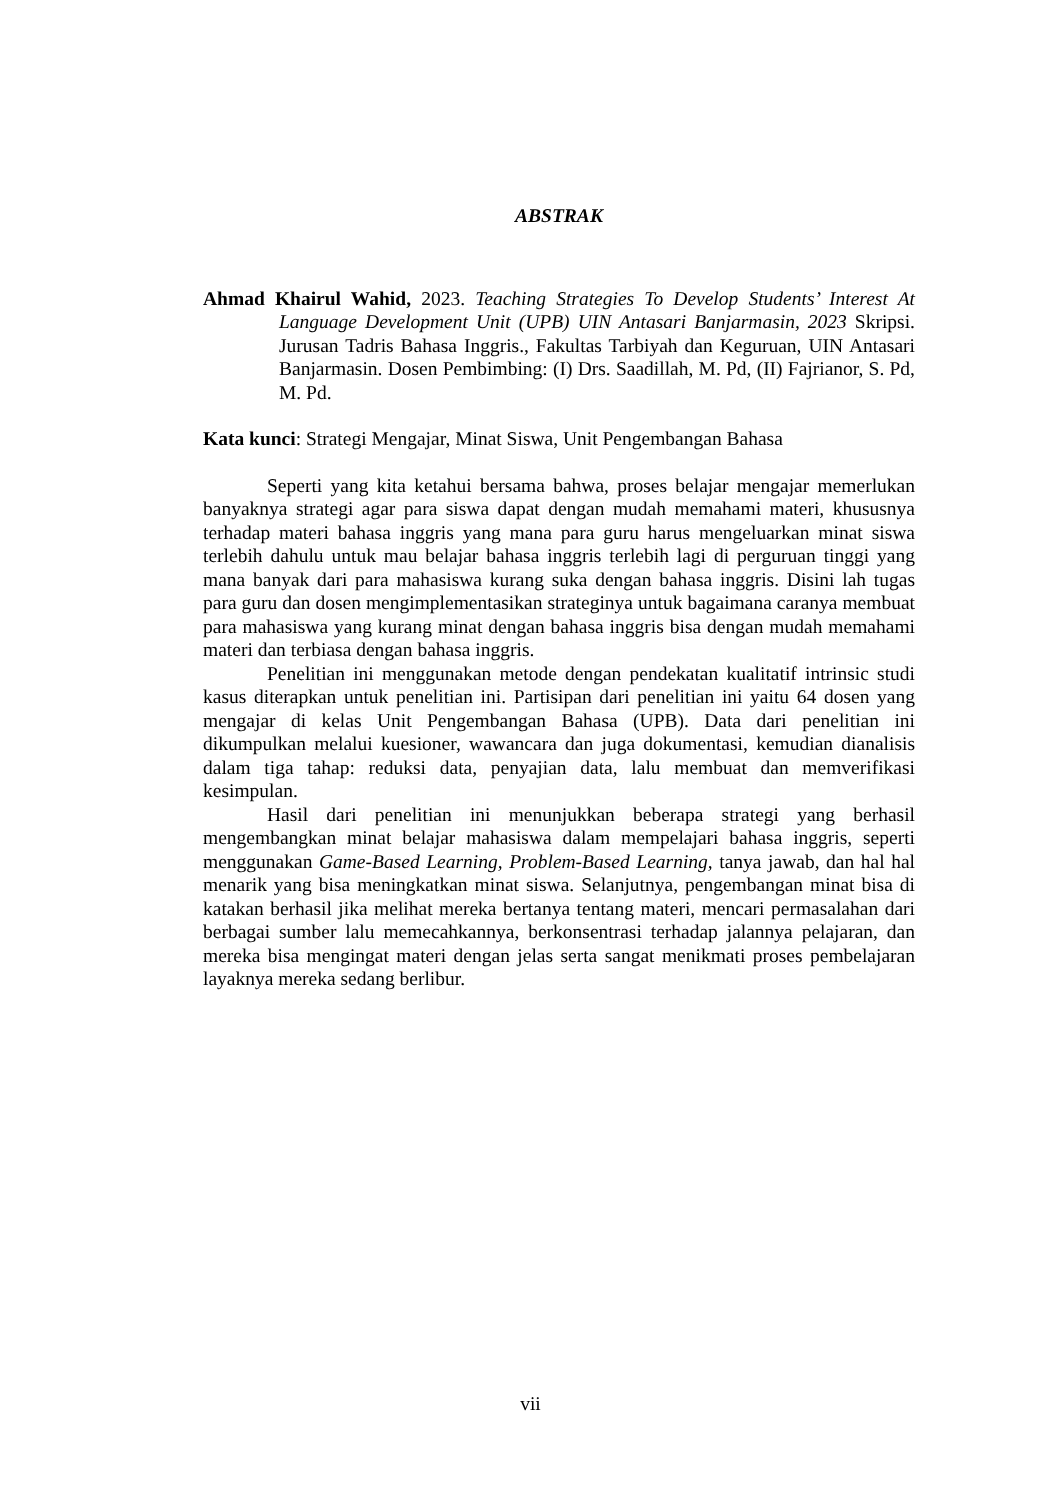ABSTRAK
Ahmad Khairul Wahid, 2023. Teaching Strategies To Develop Students’ Interest At Language Development Unit (UPB) UIN Antasari Banjarmasin, 2023 Skripsi. Jurusan Tadris Bahasa Inggris., Fakultas Tarbiyah dan Keguruan, UIN Antasari Banjarmasin. Dosen Pembimbing: (I) Drs. Saadillah, M. Pd, (II) Fajrianor, S. Pd, M. Pd.
Kata kunci: Strategi Mengajar, Minat Siswa, Unit Pengembangan Bahasa
Seperti yang kita ketahui bersama bahwa, proses belajar mengajar memerlukan banyaknya strategi agar para siswa dapat dengan mudah memahami materi, khususnya terhadap materi bahasa inggris yang mana para guru harus mengeluarkan minat siswa terlebih dahulu untuk mau belajar bahasa inggris terlebih lagi di perguruan tinggi yang mana banyak dari para mahasiswa kurang suka dengan bahasa inggris. Disini lah tugas para guru dan dosen mengimplementasikan strateginya untuk bagaimana caranya membuat para mahasiswa yang kurang minat dengan bahasa inggris bisa dengan mudah memahami materi dan terbiasa dengan bahasa inggris.
Penelitian ini menggunakan metode dengan pendekatan kualitatif intrinsic studi kasus diterapkan untuk penelitian ini. Partisipan dari penelitian ini yaitu 64 dosen yang mengajar di kelas Unit Pengembangan Bahasa (UPB). Data dari penelitian ini dikumpulkan melalui kuesioner, wawancara dan juga dokumentasi, kemudian dianalisis dalam tiga tahap: reduksi data, penyajian data, lalu membuat dan memverifikasi kesimpulan.
Hasil dari penelitian ini menunjukkan beberapa strategi yang berhasil mengembangkan minat belajar mahasiswa dalam mempelajari bahasa inggris, seperti menggunakan Game-Based Learning, Problem-Based Learning, tanya jawab, dan hal hal menarik yang bisa meningkatkan minat siswa. Selanjutnya, pengembangan minat bisa di katakan berhasil jika melihat mereka bertanya tentang materi, mencari permasalahan dari berbagai sumber lalu memecahkannya, berkonsentrasi terhadap jalannya pelajaran, dan mereka bisa mengingat materi dengan jelas serta sangat menikmati proses pembelajaran layaknya mereka sedang berlibur.
vii